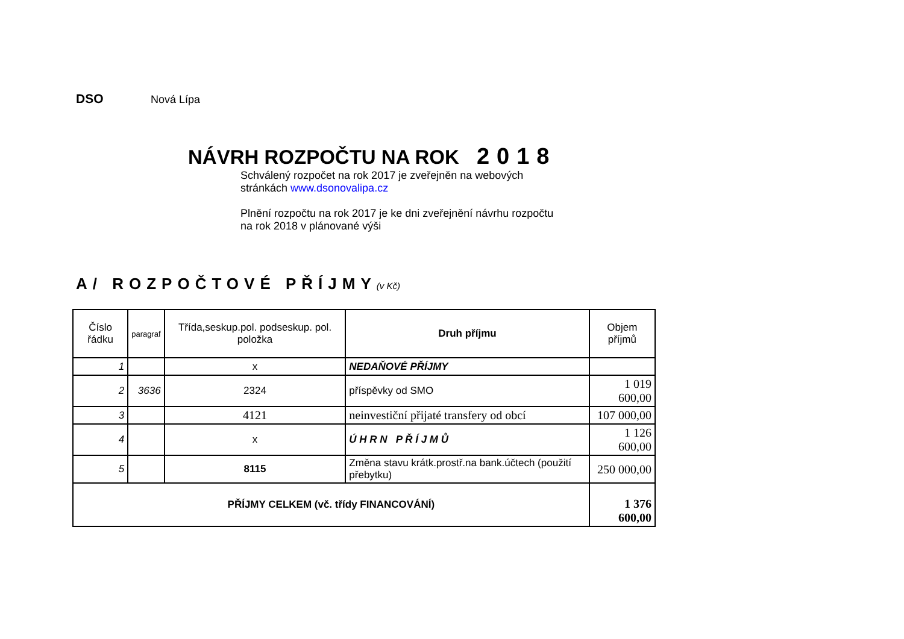DSO Nová Lípa
NÁVRH ROZPOČTU NA ROK 2018
Schválený rozpočet na rok 2017 je zveřejněn na webových
stránkách www.dsonovalipa.cz
Plnění rozpočtu na rok 2017 je ke dni zveřejnění návrhu rozpočtu
na rok 2018 v plánované výši
A/ ROZPOČTOVÉ PŘÍJMY(v Kč)
| Číslo řádku | paragraf | Třída,seskup.pol. podseskup. pol. položka | Druh příjmu | Objem příjmů |
| --- | --- | --- | --- | --- |
| 1 | | x | NEDAŇOVÉ PŘÍJMY | |
| 2 | 3636 | 2324 | příspěvky od SMO | 1 019 600,00 |
| 3 | | 4121 | neinvestiční přijaté transfery od obcí | 107 000,00 |
| 4 | | x | Ú H R N P Ř Í J M Ů | 1 126 600,00 |
| 5 | | 8115 | Změna stavu krátk.prostř.na bank.účtech (použití přebytku) | 250 000,00 |
| PŘÍJMY CELKEM (vč. třídy FINANCOVÁNÍ) | | | | 1 376 600,00 |